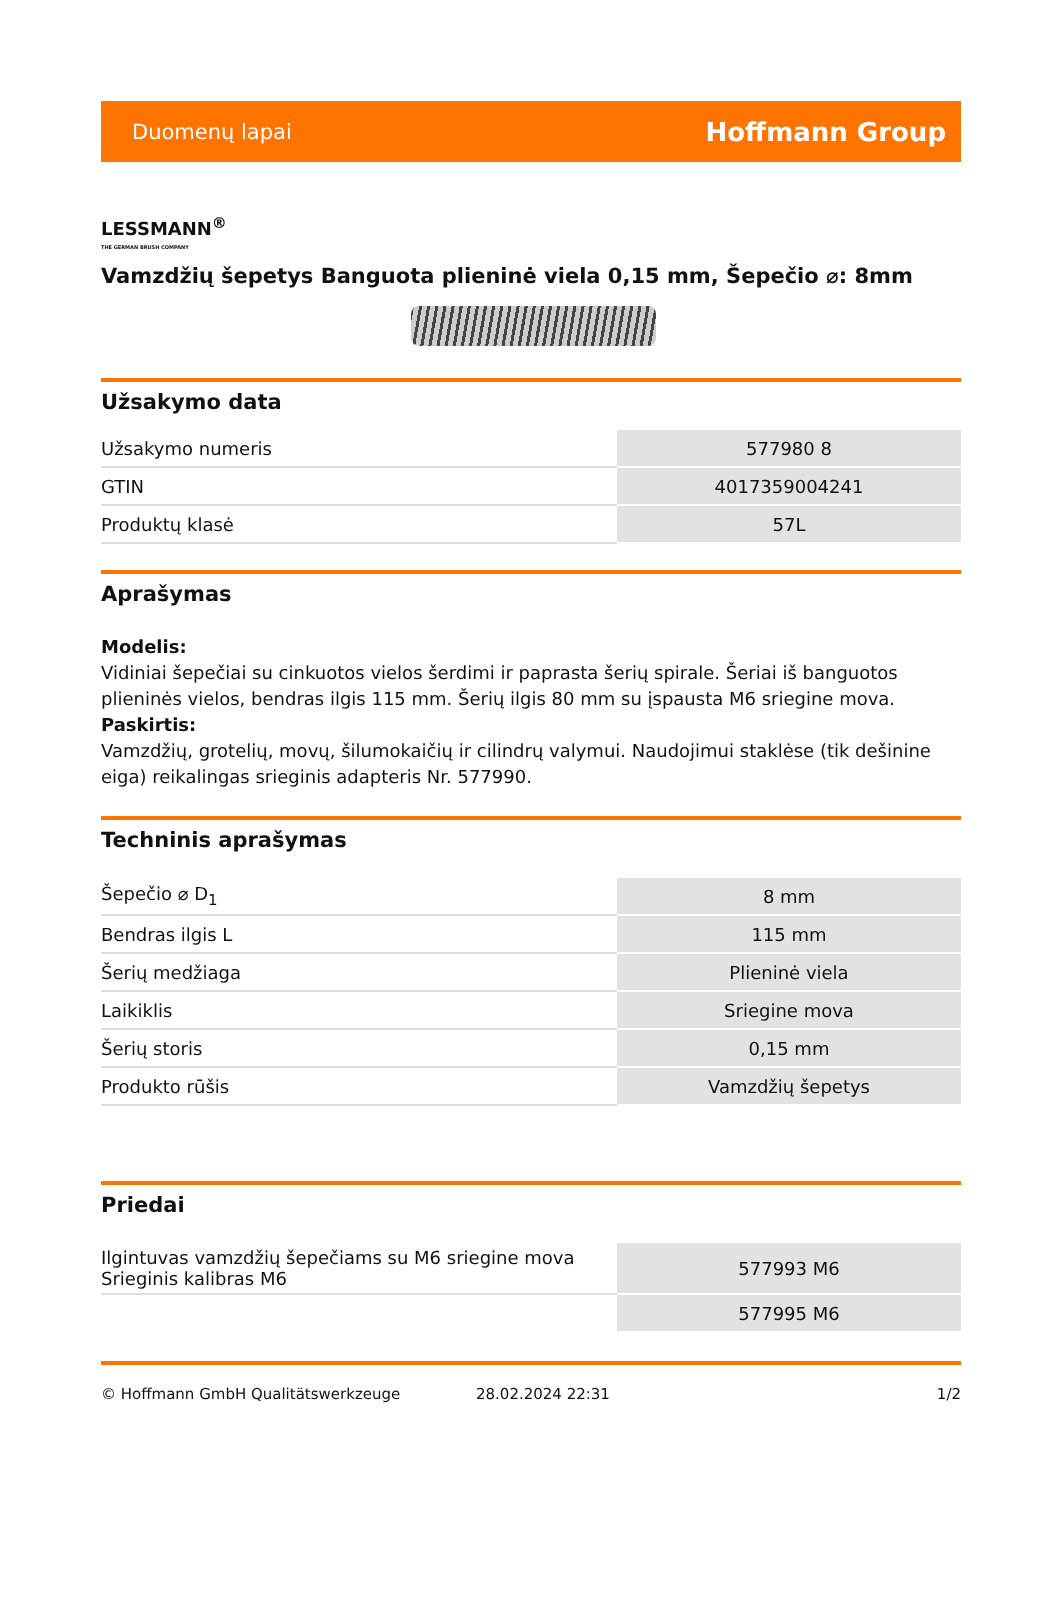Duomenų lapai Hoffmann Group
LESSMANN<sup>®</sup>
THE GERMAN BRUSH COMPANY
Vamzdžių šepetys Banguota plieninė viela 0,15 mm, Šepečio ⌀: 8mm
Užsakymo data
| Užsakymo numeris | 577980 8 |
| GTIN | 4017359004241 |
| Produktų klasė | 57L |
Aprašymas
Modelis:
Vidiniai šepečiai su cinkuotos vielos šerdimi ir paprasta šerių spirale. Šeriai iš banguotos plieninės vielos, bendras ilgis 115 mm. Šerių ilgis 80 mm su įspausta M6 sriegine mova.
Paskirtis:
Vamzdžių, grotelių, movų, šilumokaičių ir cilindrų valymui. Naudojimui staklėse (tik dešinine eiga) reikalingas srieginis adapteris Nr. 577990.
Techninis aprašymas
| Šepečio ⌀ D<sub>1</sub> | 8 mm |
| Bendras ilgis L | 115 mm |
| Šerių medžiaga | Plieninė viela |
| Laikiklis | Sriegine mova |
| Šerių storis | 0,15 mm |
| Produkto rūšis | Vamzdžių šepetys |
Priedai
| Ilgintuvas vamzdžių šepečiams su M6 sriegine mova Srieginis kalibras M6 | 577993 M6 |
| | 577995 M6 |
© Hoffmann GmbH Qualitätswerkzeuge 28.02.2024 22:31 1/2